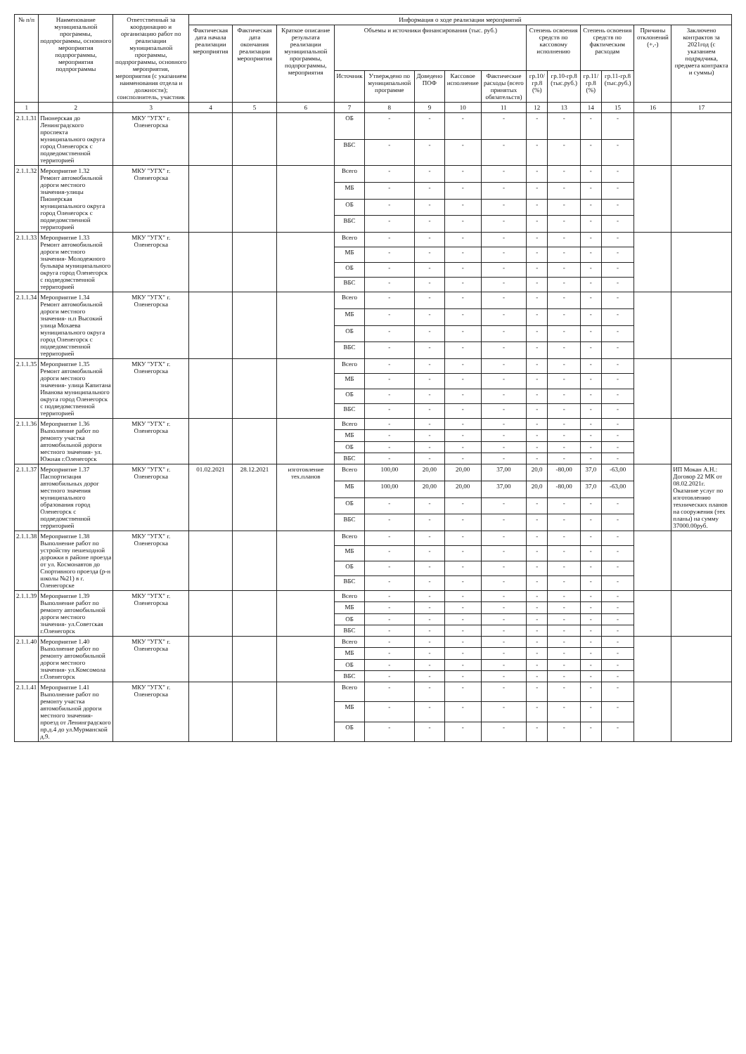| № п/п | Наименование муниципальной программы, подпрограммы, основного мероприятия подпрограммы, мероприятия подпрограммы | Ответственный за координацию и организацию работ по реализации муниципальной программы, подпрограммы, основного мероприятия, мероприятия (с указанием наименования отдела и должности); соисполнитель, участник | Информация о ходе реализации мероприятий | | | | | | | | | | | | | |
| --- | --- | --- | --- | --- | --- | --- | --- | --- | --- | --- | --- | --- | --- | --- | --- | --- |
| | | | Фактическая дата начала реализации мероприятия | Фактическая дата окончания реализации мероприятия | Краткое описание результата реализации муниципальной программы, подпрограммы, мероприятия | Объемы и источники финансирования (тыс. руб.) | | | | | Степень освоения средств по кассовому исполнению | | Степень освоения средств по фактическим расходам | | Причины отклонений (+,-) | Заключено контрактов за 2021год (с указанием подрядчика, предмета контракта и суммы) |
| | | | | | | Источник | Утверждено по муниципальной программе | Доведено ПОФ | Кассовое исполнение | Фактические расходы (всего принятых обязательств) | гр.10/гр.8 (%) | гр.10-гр.8 (тыс.руб.) | гр.11/гр.8 (%) | гр.11-гр.8 (тыс.руб.) | | |
| 1 | 2 | 3 | 4 | 5 | 6 | 7 | 8 | 9 | 10 | 11 | 12 | 13 | 14 | 15 | 16 | 17 |
| 2.1.1.31 | Пионерская до Ленинградского проспекта муниципального округа город Оленегорск с подведомственной территорией | МКУ "УГХ" г. Оленегорска | | | | ОБ | - | - | - | - | - | - | - | - | | |
| | | | | | | ВБС | - | - | - | - | - | - | - | - | | |
| 2.1.1.32 | Мероприятие 1.32 Ремонт автомобильной дороги местного значения-улицы Пионерская муниципального округа город Оленегорск с подведомственной территорией | МКУ "УГХ" г. Оленегорска | | | | Всего | - | - | - | - | - | - | - | - | | |
| | | | | | | МБ | - | - | - | - | - | - | - | - | | |
| | | | | | | ОБ | - | - | - | - | - | - | - | - | | |
| | | | | | | ВБС | - | - | - | - | - | - | - | - | | |
| 2.1.1.33 | Мероприятие 1.33 Ремонт автомобильной дороги местного значения- Молодежного бульвара муниципального округа город Оленегорск с подведомственной территорией | МКУ "УГХ" г. Оленегорска | | | | Всего | - | - | - | - | - | - | - | - | | |
| | | | | | | МБ | - | - | - | - | - | - | - | - | | |
| | | | | | | ОБ | - | - | - | - | - | - | - | - | | |
| | | | | | | ВБС | - | - | - | - | - | - | - | - | | |
| 2.1.1.34 | Мероприятие 1.34 Ремонт автомобильной дороги местного значения- н.п Высокий улица Мохаева муниципального округа город Оленегорск с подведомственной территорией | МКУ "УГХ" г. Оленегорска | | | | Всего | - | - | - | - | - | - | - | - | | |
| | | | | | | МБ | - | - | - | - | - | - | - | - | | |
| | | | | | | ОБ | - | - | - | - | - | - | - | - | | |
| | | | | | | ВБС | - | - | - | - | - | - | - | - | | |
| 2.1.1.35 | Мероприятие 1.35 Ремонт автомобильной дороги местного значения- улица Капитана Иванова муниципального округа город Оленегорск с подведомственной территорией | МКУ "УГХ" г. Оленегорска | | | | Всего | - | - | - | - | - | - | - | - | | |
| | | | | | | МБ | - | - | - | - | - | - | - | - | | |
| | | | | | | ОБ | - | - | - | - | - | - | - | - | | |
| | | | | | | ВБС | - | - | - | - | - | - | - | - | | |
| 2.1.1.36 | Мероприятие 1.36 Выполнение работ по ремонту участка автомобильной дороги местного значения- ул. Южная г.Оленегорск | МКУ "УГХ" г. Оленегорска | | | | Всего | - | - | - | - | - | - | - | - | | |
| | | | | | | МБ | - | - | - | - | - | - | - | - | | |
| | | | | | | ОБ | - | - | - | - | - | - | - | - | | |
| | | | | | | ВБС | - | - | - | - | - | - | - | - | | |
| 2.1.1.37 | Мероприятие 1.37 Паспортизация автомобильных дорог местного значения муниципального образования город Оленегорск с подведомственной территорией | МКУ "УГХ" г. Оленегорска | 01.02.2021 | 28.12.2021 | изготовление тех.планов | Всего | 100,00 | 20,00 | 20,00 | 37,00 | 20,0 | -80,00 | 37,0 | -63,00 | | ИП Мокан А.Н.: Договор 22 МК от 08.02.2021г. Оказание услуг по изготовлению технических планов на сооружения (тех планы) на сумму 37000.00руб. |
| | | | | | | МБ | 100,00 | 20,00 | 20,00 | 37,00 | 20,0 | -80,00 | 37,0 | -63,00 | | |
| | | | | | | ОБ | - | - | - | - | - | - | - | - | | |
| | | | | | | ВБС | - | - | - | - | - | - | - | - | | |
| 2.1.1.38 | Мероприятие 1.38 Выполнение работ по устройству пешеходной дорожки в районе проезда от ул. Космонавтов до Спортивного проезда (р-н школы №21) в г. Оленегорске | МКУ "УГХ" г. Оленегорска | | | | Всего | - | - | - | - | - | - | - | - | | |
| | | | | | | МБ | - | - | - | - | - | - | - | - | | |
| | | | | | | ОБ | - | - | - | - | - | - | - | - | | |
| | | | | | | ВБС | - | - | - | - | - | - | - | - | | |
| 2.1.1.39 | Мероприятие 1.39 Выполнение работ по ремонту автомобильной дороги местного значения- ул.Советская г.Оленегорск | МКУ "УГХ" г. Оленегорска | | | | Всего | - | - | - | - | - | - | - | - | | |
| | | | | | | МБ | - | - | - | - | - | - | - | - | | |
| | | | | | | ОБ | - | - | - | - | - | - | - | - | | |
| | | | | | | ВБС | - | - | - | - | - | - | - | - | | |
| 2.1.1.40 | Мероприятие 1.40 Выполнение работ по ремонту автомобильной дороги местного значения- ул.Комсомола г.Оленегорск | МКУ "УГХ" г. Оленегорска | | | | Всего | - | - | - | - | - | - | - | - | | |
| | | | | | | МБ | - | - | - | - | - | - | - | - | | |
| | | | | | | ОБ | - | - | - | - | - | - | - | - | | |
| | | | | | | ВБС | - | - | - | - | - | - | - | - | | |
| 2.1.1.41 | Мероприятие 1.41 Выполнение работ по ремонту участка автомобильной дороги местного значения- проезд от Ленинградского пр.д.4 до ул.Мурманской д.9. | МКУ "УГХ" г. Оленегорска | | | | Всего | - | - | - | - | - | - | - | - | | |
| | | | | | | МБ | - | - | - | - | - | - | - | - | | |
| | | | | | | ОБ | - | - | - | - | - | - | - | - | | |